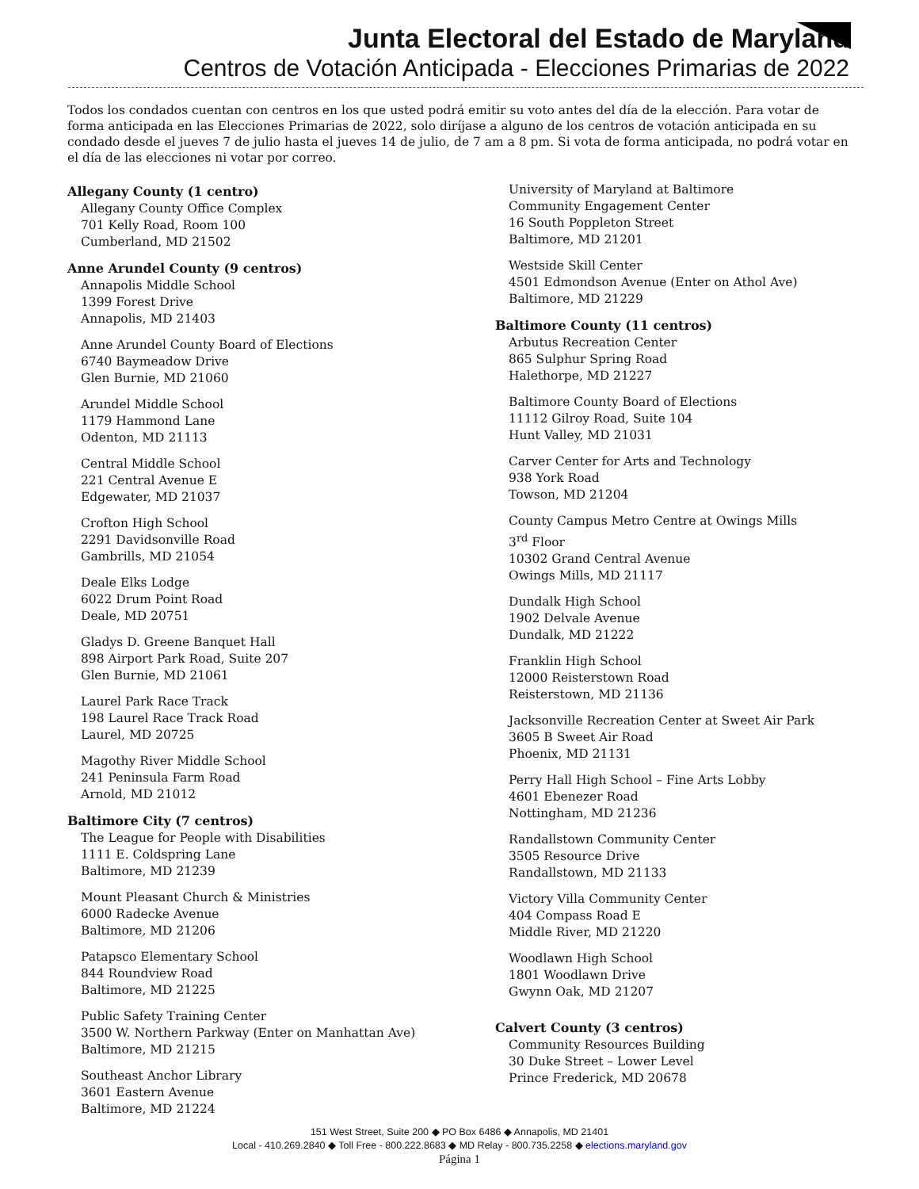Junta Electoral del Estado de Maryland
Centros de Votación Anticipada - Elecciones Primarias de 2022
Todos los condados cuentan con centros en los que usted podrá emitir su voto antes del día de la elección. Para votar de forma anticipada en las Elecciones Primarias de 2022, solo diríjase a alguno de los centros de votación anticipada en su condado desde el jueves 7 de julio hasta el jueves 14 de julio, de 7 am a 8 pm. Si vota de forma anticipada, no podrá votar en el día de las elecciones ni votar por correo.
Allegany County (1 centro)
Allegany County Office Complex
701 Kelly Road, Room 100
Cumberland, MD 21502
Anne Arundel County (9 centros)
Annapolis Middle School
1399 Forest Drive
Annapolis, MD 21403
Anne Arundel County Board of Elections
6740 Baymeadow Drive
Glen Burnie, MD 21060
Arundel Middle School
1179 Hammond Lane
Odenton, MD 21113
Central Middle School
221 Central Avenue E
Edgewater, MD 21037
Crofton High School
2291 Davidsonville Road
Gambrills, MD 21054
Deale Elks Lodge
6022 Drum Point Road
Deale, MD 20751
Gladys D. Greene Banquet Hall
898 Airport Park Road, Suite 207
Glen Burnie, MD 21061
Laurel Park Race Track
198 Laurel Race Track Road
Laurel, MD 20725
Magothy River Middle School
241 Peninsula Farm Road
Arnold, MD 21012
Baltimore City (7 centros)
The League for People with Disabilities
1111 E. Coldspring Lane
Baltimore, MD 21239
Mount Pleasant Church & Ministries
6000 Radecke Avenue
Baltimore, MD 21206
Patapsco Elementary School
844 Roundview Road
Baltimore, MD 21225
Public Safety Training Center
3500 W. Northern Parkway (Enter on Manhattan Ave)
Baltimore, MD 21215
Southeast Anchor Library
3601 Eastern Avenue
Baltimore, MD 21224
University of Maryland at Baltimore
Community Engagement Center
16 South Poppleton Street
Baltimore, MD 21201
Westside Skill Center
4501 Edmondson Avenue (Enter on Athol Ave)
Baltimore, MD 21229
Baltimore County (11 centros)
Arbutus Recreation Center
865 Sulphur Spring Road
Halethorpe, MD 21227
Baltimore County Board of Elections
11112 Gilroy Road, Suite 104
Hunt Valley, MD 21031
Carver Center for Arts and Technology
938 York Road
Towson, MD 21204
County Campus Metro Centre at Owings Mills
3<sup>rd</sup> Floor
10302 Grand Central Avenue
Owings Mills, MD 21117
Dundalk High School
1902 Delvale Avenue
Dundalk, MD 21222
Franklin High School
12000 Reisterstown Road
Reisterstown, MD 21136
Jacksonville Recreation Center at Sweet Air Park
3605 B Sweet Air Road
Phoenix, MD 21131
Perry Hall High School – Fine Arts Lobby
4601 Ebenezer Road
Nottingham, MD 21236
Randallstown Community Center
3505 Resource Drive
Randallstown, MD 21133
Victory Villa Community Center
404 Compass Road E
Middle River, MD 21220
Woodlawn High School
1801 Woodlawn Drive
Gwynn Oak, MD 21207
Calvert County (3 centros)
Community Resources Building
30 Duke Street – Lower Level
Prince Frederick, MD 20678
151 West Street, Suite 200 ◆ PO Box 6486 ◆ Annapolis, MD 21401
Local - 410.269.2840 ◆ Toll Free - 800.222.8683 ◆ MD Relay - 800.735.2258 ◆ elections.maryland.gov
Página 1